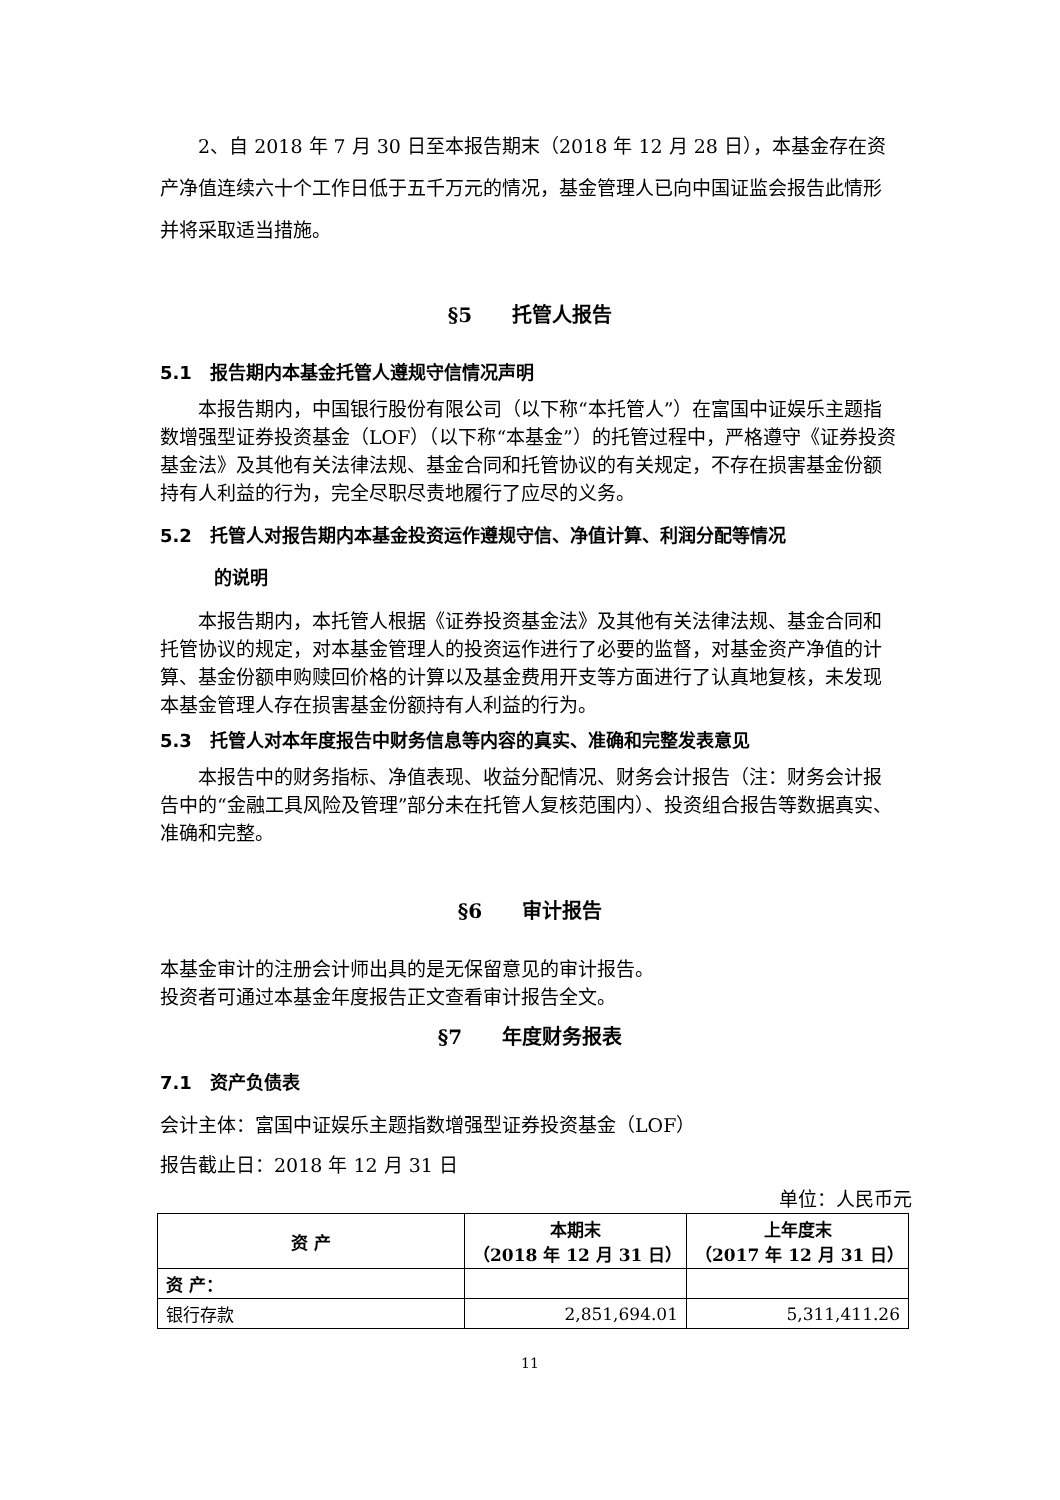2、自 2018 年 7 月 30 日至本报告期末（2018 年 12 月 28 日），本基金存在资产净值连续六十个工作日低于五千万元的情况，基金管理人已向中国证监会报告此情形并将采取适当措施。
§5　　托管人报告
5.1　报告期内本基金托管人遵规守信情况声明
本报告期内，中国银行股份有限公司（以下称“本托管人”）在富国中证娱乐主题指数增强型证券投资基金（LOF）（以下称“本基金”）的托管过程中，严格遵守《证券投资基金法》及其他有关法律法规、基金合同和托管协议的有关规定，不存在损害基金份额持有人利益的行为，完全尽职尽责地履行了应尽的义务。
5.2　托管人对报告期内本基金投资运作遵规守信、净值计算、利润分配等情况
　　　的说明
本报告期内，本托管人根据《证券投资基金法》及其他有关法律法规、基金合同和托管协议的规定，对本基金管理人的投资运作进行了必要的监督，对基金资产净值的计算、基金份额申购赎回价格的计算以及基金费用开支等方面进行了认真地复核，未发现本基金管理人存在损害基金份额持有人利益的行为。
5.3　托管人对本年度报告中财务信息等内容的真实、准确和完整发表意见
本报告中的财务指标、净值表现、收益分配情况、财务会计报告（注：财务会计报告中的“金融工具风险及管理”部分未在托管人复核范围内）、投资组合报告等数据真实、准确和完整。
§6　　审计报告
本基金审计的注册会计师出具的是无保留意见的审计报告。
投资者可通过本基金年度报告正文查看审计报告全文。
§7　　年度财务报表
7.1　资产负债表
会计主体：富国中证娱乐主题指数增强型证券投资基金（LOF）
报告截止日：2018 年 12 月 31 日
单位：人民币元
| 资 产 | 本期末 （2018 年 12 月 31 日） | 上年度末 （2017 年 12 月 31 日） |
| --- | --- | --- |
| 资 产： | | |
| 银行存款 | 2,851,694.01 | 5,311,411.26 |
11